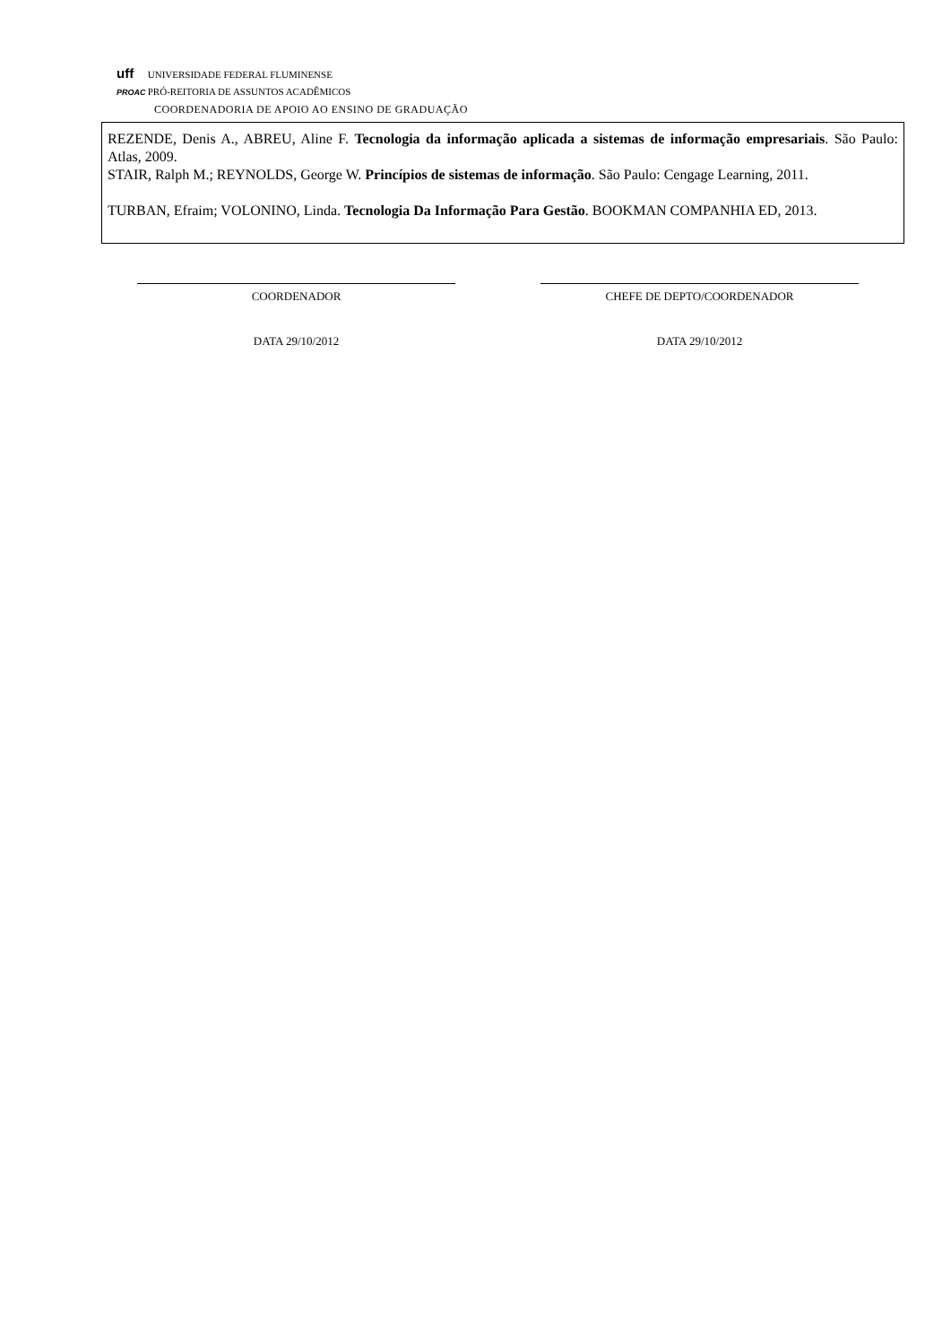uff UNIVERSIDADE FEDERAL FLUMINENSE
PROAC PRÓ-REITORIA DE ASSUNTOS ACADÊMICOS
COORDENADORIA DE APOIO AO ENSINO DE GRADUAÇÃO
REZENDE, Denis A., ABREU, Aline F. Tecnologia da informação aplicada a sistemas de informação empresariais. São Paulo: Atlas, 2009.
STAIR, Ralph M.; REYNOLDS, George W. Princípios de sistemas de informação. São Paulo: Cengage Learning, 2011.
TURBAN, Efraim; VOLONINO, Linda. Tecnologia Da Informação Para Gestão. BOOKMAN COMPANHIA ED, 2013.
COORDENADOR
DATA 29/10/2012
CHEFE DE DEPTO/COORDENADOR
DATA 29/10/2012